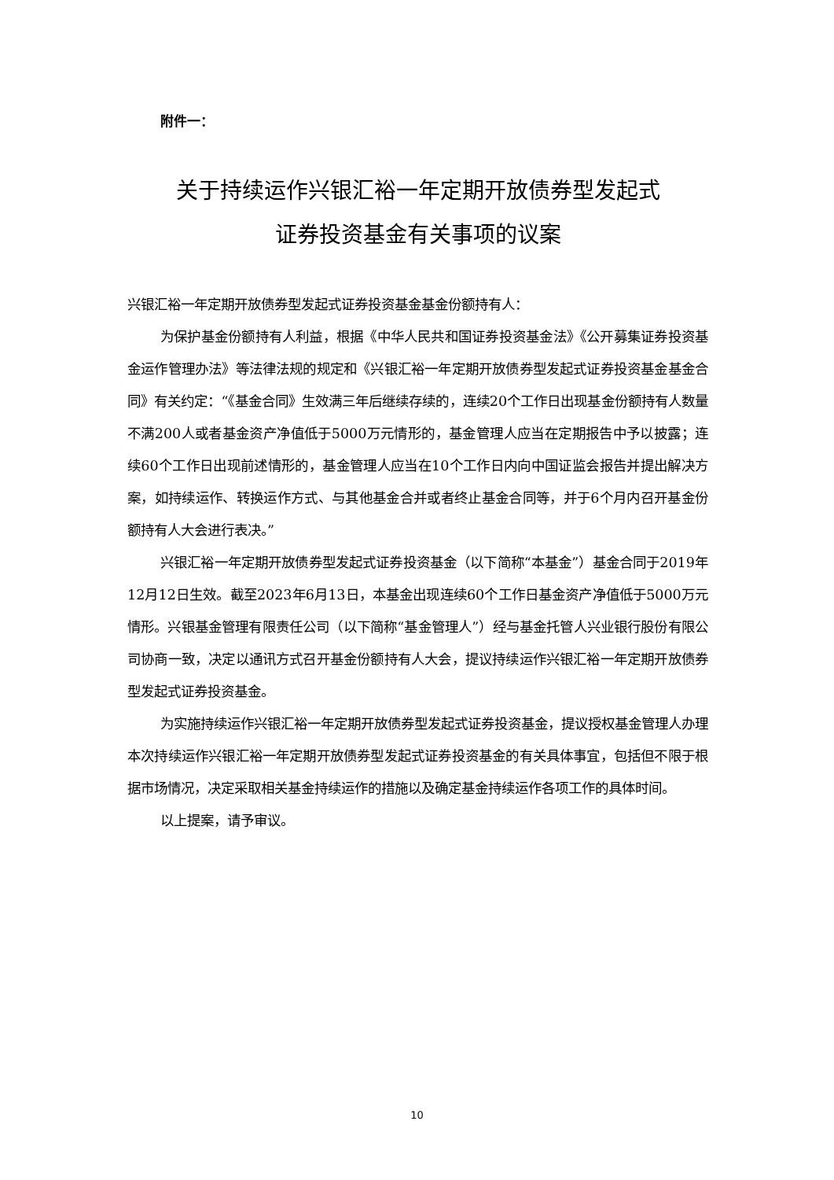附件一：
关于持续运作兴银汇裕一年定期开放债券型发起式
证券投资基金有关事项的议案
兴银汇裕一年定期开放债券型发起式证券投资基金基金份额持有人：
为保护基金份额持有人利益，根据《中华人民共和国证券投资基金法》《公开募集证券投资基金运作管理办法》等法律法规的规定和《兴银汇裕一年定期开放债券型发起式证券投资基金基金合同》有关约定：“《基金合同》生效满三年后继续存续的，连续20个工作日出现基金份额持有人数量不满200人或者基金资产净值低于5000万元情形的，基金管理人应当在定期报告中予以披露；连续60个工作日出现前述情形的，基金管理人应当在10个工作日内向中国证监会报告并提出解决方案，如持续运作、转换运作方式、与其他基金合并或者终止基金合同等，并于6个月内召开基金份额持有人大会进行表决。”
兴银汇裕一年定期开放债券型发起式证券投资基金（以下简称“本基金”）基金合同于2019年12月12日生效。截至2023年6月13日，本基金出现连续60个工作日基金资产净值低于5000万元情形。兴银基金管理有限责任公司（以下简称“基金管理人”）经与基金托管人兴业银行股份有限公司协商一致，决定以通讯方式召开基金份额持有人大会，提议持续运作兴银汇裕一年定期开放债券型发起式证券投资基金。
为实施持续运作兴银汇裕一年定期开放债券型发起式证券投资基金，提议授权基金管理人办理本次持续运作兴银汇裕一年定期开放债券型发起式证券投资基金的有关具体事宜，包括但不限于根据市场情况，决定采取相关基金持续运作的措施以及确定基金持续运作各项工作的具体时间。
以上提案，请予审议。
10